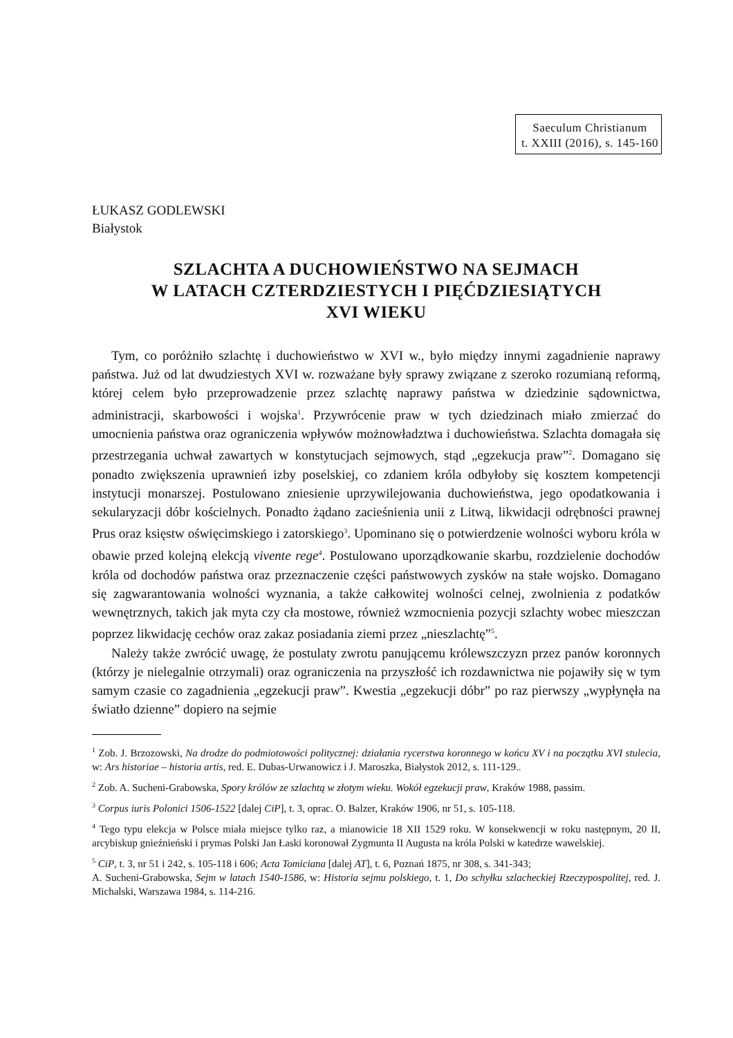Saeculum Christianum
t. XXIII (2016), s. 145-160
ŁUKASZ GODLEWSKI
Białystok
SZLACHTA A DUCHOWIEŃSTWO NA SEJMACH
W LATACH CZTERDZIESTYCH I PIĘĆDZIESIĄTYCH
XVI WIEKU
Tym, co poróżniło szlachtę i duchowieństwo w XVI w., było między innymi zagadnienie naprawy państwa. Już od lat dwudziestych XVI w. rozważane były sprawy związane z szeroko rozumianą reformą, której celem było przeprowadzenie przez szlachtę naprawy państwa w dziedzinie sądownictwa, administracji, skarbowości i wojska<sup>1</sup>. Przywrócenie praw w tych dziedzinach miało zmierzać do umocnienia państwa oraz ograniczenia wpływów możnowładztwa i duchowieństwa. Szlachta domagała się przestrzegania uchwał zawartych w konstytucjach sejmowych, stąd „egzekucja praw”<sup>2</sup>. Domagano się ponadto zwiększenia uprawnień izby poselskiej, co zdaniem króla odbyłoby się kosztem kompetencji instytucji monarszej. Postulowano zniesienie uprzywilejowania duchowieństwa, jego opodatkowania i sekularyzacji dóbr kościelnych. Ponadto żądano zacieśnienia unii z Litwą, likwidacji odrębności prawnej Prus oraz księstw oświęcimskiego i zatorskiego<sup>3</sup>. Upominano się o potwierdzenie wolności wyboru króla w obawie przed kolejną elekcją vivente rege<sup>4</sup>. Postulowano uporządkowanie skarbu, rozdzielenie dochodów króla od dochodów państwa oraz przeznaczenie części państwowych zysków na stałe wojsko. Domagano się zagwarantowania wolności wyznania, a także całkowitej wolności celnej, zwolnienia z podatków wewnętrznych, takich jak myta czy cła mostowe, również wzmocnienia pozycji szlachty wobec mieszczan poprzez likwidację cechów oraz zakaz posiadania ziemi przez „nieszlachtę”<sup>5</sup>.
Należy także zwrócić uwagę, że postulaty zwrotu panującemu królewszczyzn przez panów koronnych (którzy je nielegalnie otrzymali) oraz ograniczenia na przyszłość ich rozdawnictwa nie pojawiły się w tym samym czasie co zagadnienia „egzekucji praw”. Kwestia „egzekucji dóbr” po raz pierwszy „wypłynęła na światło dzienne” dopiero na sejmie
<sup>1</sup> Zob. J. Brzozowski, Na drodze do podmiotowości politycznej: działania rycerstwa koronnego w końcu XV i na początku XVI stulecia, w: Ars historiae – historia artis, red. E. Dubas-Urwanowicz i J. Maroszka, Białystok 2012, s. 111-129..
<sup>2</sup> Zob. A. Sucheni-Grabowska, Spory królów ze szlachtą w złotym wieku. Wokół egzekucji praw, Kraków 1988, passim.
<sup>3</sup> Corpus iuris Polonici 1506-1522 [dalej CiP], t. 3, oprac. O. Balzer, Kraków 1906, nr 51, s. 105-118.
<sup>4</sup> Tego typu elekcja w Polsce miała miejsce tylko raz, a mianowicie 18 XII 1529 roku. W konsekwencji w roku następnym, 20 II, arcybiskup gnieźnieński i prymas Polski Jan Łaski koronował Zygmunta II Augusta na króla Polski w katedrze wawelskiej.
<sup>5</sup> CiP, t. 3, nr 51 i 242, s. 105-118 i 606; Acta Tomiciana [dalej AT], t. 6, Poznań 1875, nr 308, s. 341-343;
A. Sucheni-Grabowska, Sejm w latach 1540-1586, w: Historia sejmu polskiego, t. 1, Do schyłku szlacheckiej Rzeczypospolitej, red. J. Michalski, Warszawa 1984, s. 114-216.